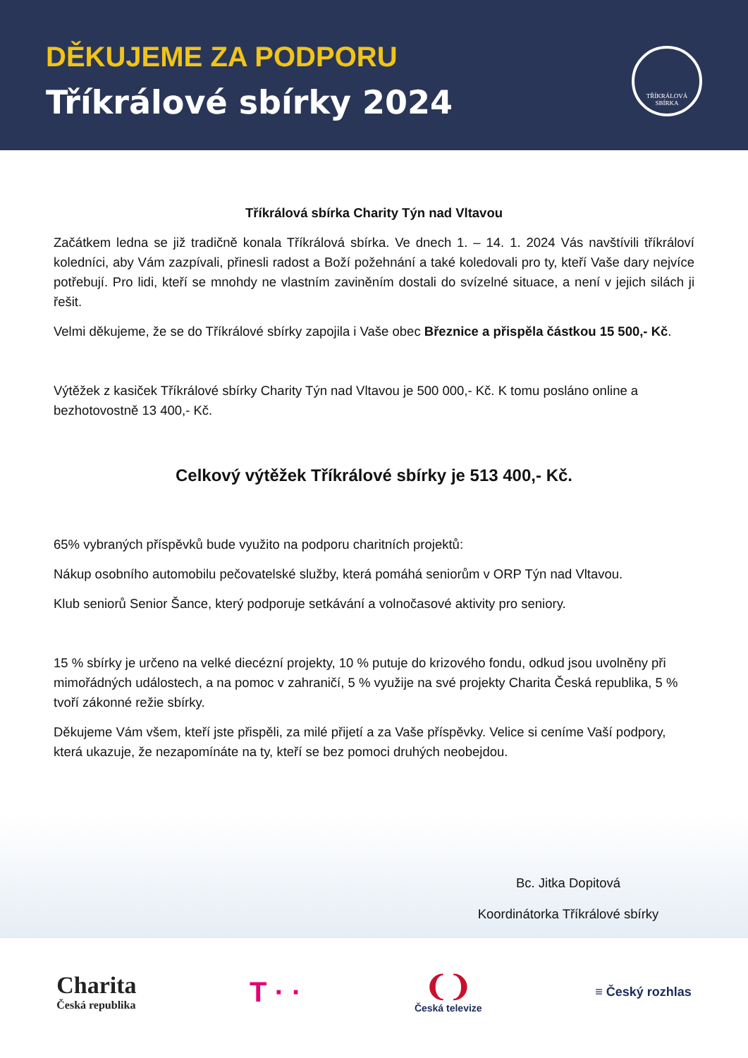DĚKUJEME ZA PODPORU
Tříkrálové sbírky 2024
TŘÍKRÁLOVÁ SBÍRKA
Tříkrálová sbírka Charity Týn nad Vltavou
Začátkem ledna se již tradičně konala Tříkrálová sbírka. Ve dnech 1. – 14. 1. 2024 Vás navštívili tříkráloví koledníci, aby Vám zazpívali, přinesli radost a Boží požehnání a také koledovali pro ty, kteří Vaše dary nejvíce potřebují. Pro lidi, kteří se mnohdy ne vlastním zaviněním dostali do svízelné situace, a není v jejich silách ji řešit.
Velmi děkujeme, že se do Tříkrálové sbírky zapojila i Vaše obec Březnice a přispěla částkou 15 500,- Kč.
Výtěžek z kasiček Tříkrálové sbírky Charity Týn nad Vltavou je 500 000,- Kč. K tomu posláno online a bezhotovostně 13 400,- Kč.
Celkový výtěžek Tříkrálové sbírky je 513 400,- Kč.
65% vybraných příspěvků bude využito na podporu charitních projektů:
Nákup osobního automobilu pečovatelské služby, která pomáhá seniorům v ORP Týn nad Vltavou.
Klub seniorů Senior Šance, který podporuje setkávání a volnočasové aktivity pro seniory.
15 % sbírky je určeno na velké diecézní projekty, 10 % putuje do krizového fondu, odkud jsou uvolněny při mimořádných událostech, a na pomoc v zahraničí, 5 % využije na své projekty Charita Česká republika, 5 % tvoří zákonné režie sbírky.
Děkujeme Vám všem, kteří jste přispěli, za milé přijetí a za Vaše příspěvky. Velice si ceníme Vaší podpory, která ukazuje, že nezapomínáte na ty, kteří se bez pomoci druhých neobejdou.
Bc. Jitka Dopitová
Koordinátorka Tříkrálové sbírky
Charita
Česká republika
T · ·
❨❩
Česká televize
≡ Český rozhlas